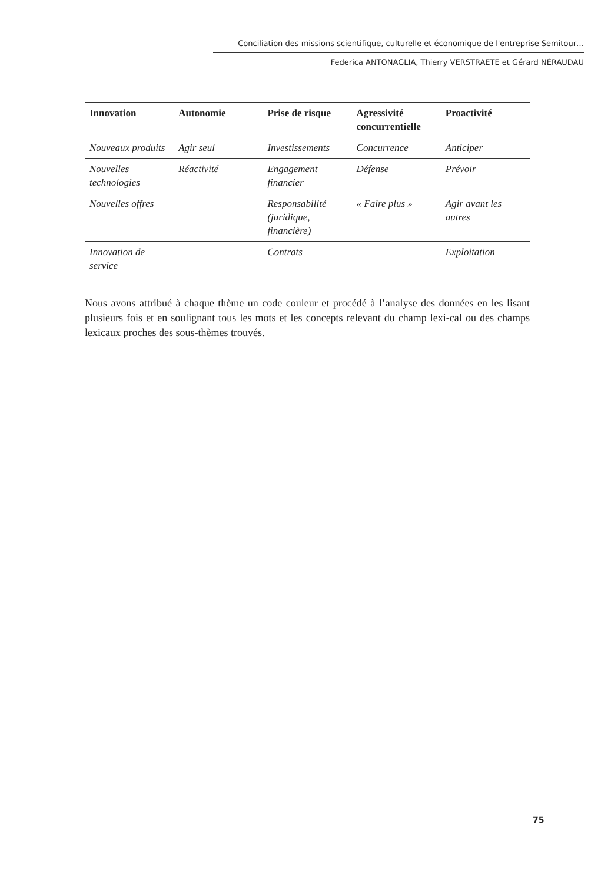Conciliation des missions scientifique, culturelle et économique de l'entreprise Semitour…
Federica ANTONAGLIA, Thierry VERSTRAETE et Gérard NÉRAUDAU
| Innovation | Autonomie | Prise de risque | Agressivité concurrentielle | Proactivité |
| --- | --- | --- | --- | --- |
| Nouveaux produits | Agir seul | Investissements | Concurrence | Anticiper |
| Nouvelles technologies | Réactivité | Engagement financier | Défense | Prévoir |
| Nouvelles offres | | Responsabilité (juridique, financière) | « Faire plus » | Agir avant les autres |
| Innovation de service | | Contrats | | Exploitation |
Nous avons attribué à chaque thème un code couleur et procédé à l’analyse des données en les lisant plusieurs fois et en soulignant tous les mots et les concepts relevant du champ lexi-cal ou des champs lexicaux proches des sous-thèmes trouvés.
75